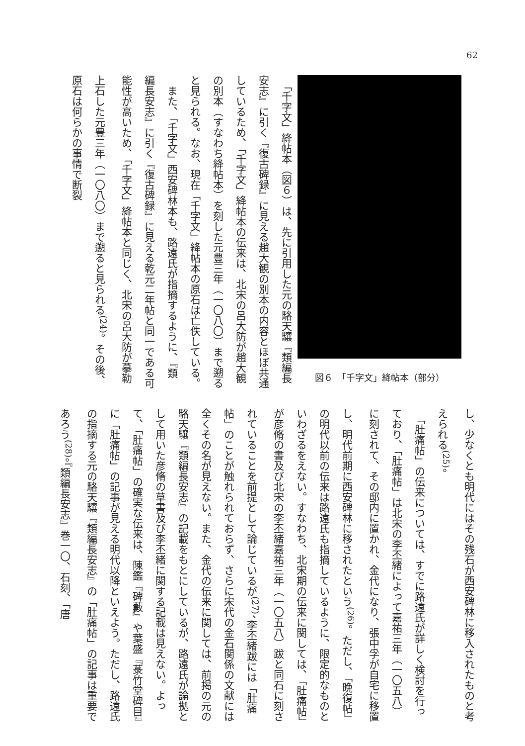62
　「千字文」絳帖本（図６）は、先に引用した元の駱天驤『類編長安志』に引く『復古碑録』に見える趙大観の別本の内容とほぼ共通しているため、「千字文」絳帖本の伝来は、北宋の呂大防が趙大観の別本（すなわち絳帖本）を刻した元豊三年（一〇八〇）まで遡ると見られる。なお、現在「千字文」絳帖本の原石は亡佚している。
　また、「千字文」西安碑林本も、路遠氏が指摘するように、『類編長安志』に引く『復古碑録』に見える乾元二年帖と同一である可能性が高いため、「千字文」絳帖本と同じく、北宋の呂大防が摹勒上石した元豊三年（一〇八〇）まで遡ると見られる<sup>(24)</sup>。その後、原石は何らかの事情で断裂
図６　「千字文」絳帖本（部分）
し、少なくとも明代にはその残石が西安碑林に移入されたものと考えられる<sup>(25)</sup>。
　「肚痛帖」の伝来については、すでに路遠氏が詳しく検討を行っており、「肚痛帖」は北宋の李丕緒によって嘉祐三年（一〇五八）に刻されて、その邸内に置かれ、金代になり、張中孚が自宅に移置し、明代前期に西安碑林に移されたという<sup>(26)</sup>。ただし、「晩復帖」の明代以前の伝来は路遠氏も指摘しているように、限定的なものといわざるをえない。すなわち、北宋期の伝来に関しては、「肚痛帖」が彦脩の書及び北宋の李丕緒嘉祐三年（一〇五八）跋と同石に刻されていることを前提として論じているが<sup>(27)</sup>、李丕緒跋には「肚痛帖」のことが触れられておらず、さらに宋代の金石関係の文献には全くその名が見えない。また、金代の伝来に関しては、前掲の元の駱天驤『類編長安志』の記載をもとにしているが、路遠氏が論拠として用いた彦脩の草書及び李丕緒に関する記載は見えない。よって、「肚痛帖」の確実な伝来は、陳鑑『碑藪』や葉盛『菉竹堂碑目』に「肚痛帖」の記事が見える明代以降といえよう。ただし、路遠氏の指摘する元の駱天驤『類編長安志』の「肚痛帖」の記事は重要であろう<sup>(28)</sup>。『類編長安志』巻一〇、石刻、「唐